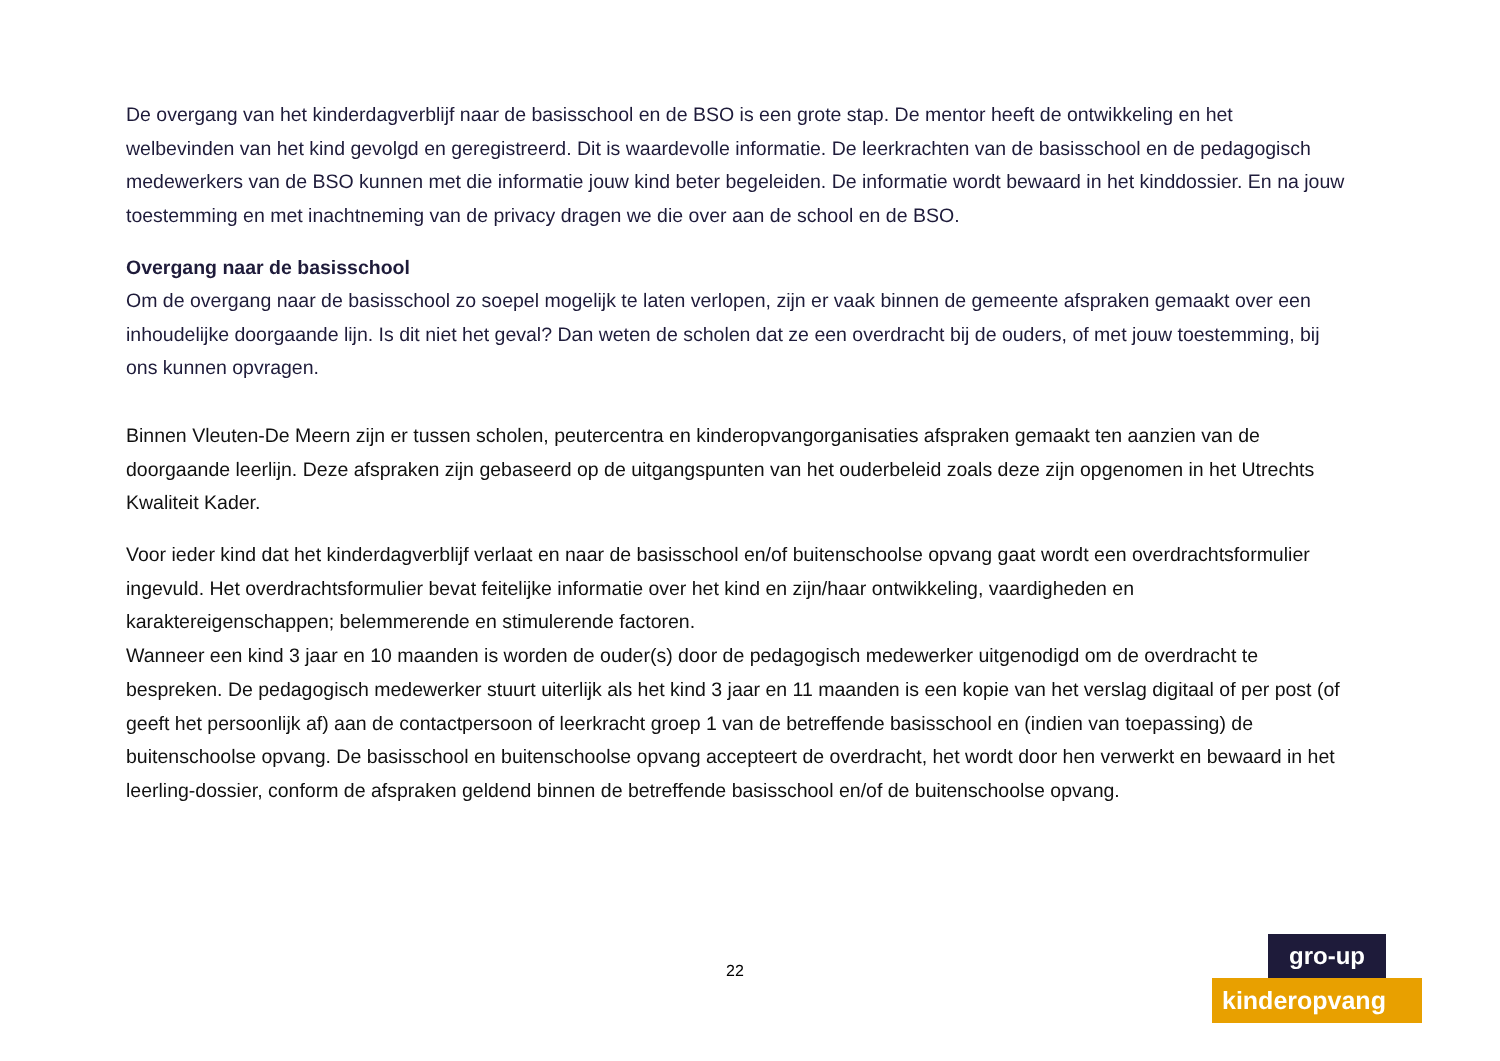De overgang van het kinderdagverblijf naar de basisschool en de BSO is een grote stap. De mentor heeft de ontwikkeling en het welbevinden van het kind gevolgd en geregistreerd. Dit is waardevolle informatie. De leerkrachten van de basisschool en de pedagogisch medewerkers van de BSO kunnen met die informatie jouw kind beter begeleiden. De informatie wordt bewaard in het kinddossier. En na jouw toestemming en met inachtneming van de privacy dragen we die over aan de school en de BSO.
Overgang naar de basisschool
Om de overgang naar de basisschool zo soepel mogelijk te laten verlopen, zijn er vaak binnen de gemeente afspraken gemaakt over een inhoudelijke doorgaande lijn. Is dit niet het geval? Dan weten de scholen dat ze een overdracht bij de ouders, of met jouw toestemming, bij ons kunnen opvragen.
Binnen Vleuten-De Meern zijn er tussen scholen, peutercentra en kinderopvangorganisaties afspraken gemaakt ten aanzien van de doorgaande leerlijn. Deze afspraken zijn gebaseerd op de uitgangspunten van het ouderbeleid zoals deze zijn opgenomen in het Utrechts Kwaliteit Kader.
Voor ieder kind dat het kinderdagverblijf verlaat en naar de basisschool en/of buitenschoolse opvang gaat wordt een overdrachtsformulier ingevuld. Het overdrachtsformulier bevat feitelijke informatie over het kind en zijn/haar ontwikkeling, vaardigheden en karaktereigenschappen; belemmerende en stimulerende factoren.
Wanneer een kind 3 jaar en 10 maanden is worden de ouder(s) door de pedagogisch medewerker uitgenodigd om de overdracht te bespreken. De pedagogisch medewerker stuurt uiterlijk als het kind 3 jaar en 11 maanden is een kopie van het verslag digitaal of per post (of geeft het persoonlijk af) aan de contactpersoon of leerkracht groep 1 van de betreffende basisschool en (indien van toepassing) de buitenschoolse opvang. De basisschool en buitenschoolse opvang accepteert de overdracht, het wordt door hen verwerkt en bewaard in het leerling-dossier, conform de afspraken geldend binnen de betreffende basisschool en/of de buitenschoolse opvang.
22
gro-up
kinderopvang